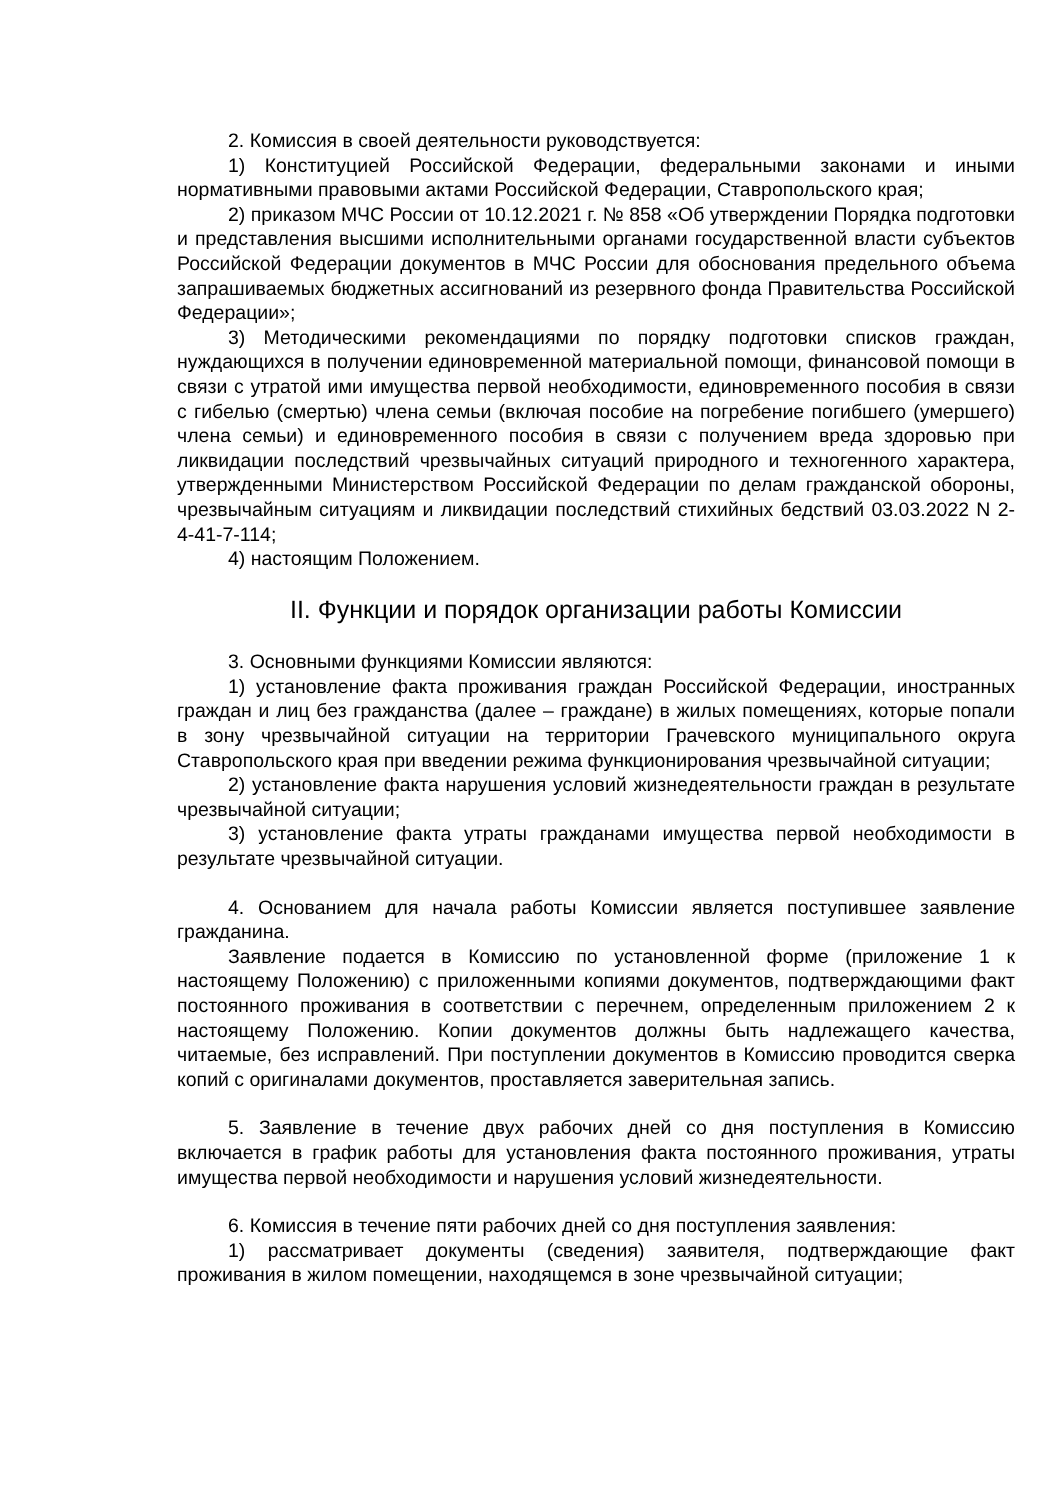2. Комиссия в своей деятельности руководствуется:
1) Конституцией Российской Федерации, федеральными законами и иными нормативными правовыми актами Российской Федерации, Ставропольского края;
2) приказом МЧС России от 10.12.2021 г. № 858 «Об утверждении Порядка подготовки и представления высшими исполнительными органами государственной власти субъектов Российской Федерации документов в МЧС России для обоснования предельного объема запрашиваемых бюджетных ассигнований из резервного фонда Правительства Российской Федерации»;
3) Методическими рекомендациями по порядку подготовки списков граждан, нуждающихся в получении единовременной материальной помощи, финансовой помощи в связи с утратой ими имущества первой необходимости, единовременного пособия в связи с гибелью (смертью) члена семьи (включая пособие на погребение погибшего (умершего) члена семьи) и единовременного пособия в связи с получением вреда здоровью при ликвидации последствий чрезвычайных ситуаций природного и техногенного характера, утвержденными Министерством Российской Федерации по делам гражданской обороны, чрезвычайным ситуациям и ликвидации последствий стихийных бедствий 03.03.2022 N 2-4-41-7-114;
4) настоящим Положением.
II. Функции и порядок организации работы Комиссии
3. Основными функциями Комиссии являются:
1) установление факта проживания граждан Российской Федерации, иностранных граждан и лиц без гражданства (далее – граждане) в жилых помещениях, которые попали в зону чрезвычайной ситуации на территории Грачевского муниципального округа Ставропольского края при введении режима функционирования чрезвычайной ситуации;
2) установление факта нарушения условий жизнедеятельности граждан в результате чрезвычайной ситуации;
3) установление факта утраты гражданами имущества первой необходимости в результате чрезвычайной ситуации.
4. Основанием для начала работы Комиссии является поступившее заявление гражданина.
Заявление подается в Комиссию по установленной форме (приложение 1 к настоящему Положению) с приложенными копиями документов, подтверждающими факт постоянного проживания в соответствии с перечнем, определенным приложением 2 к настоящему Положению. Копии документов должны быть надлежащего качества, читаемые, без исправлений. При поступлении документов в Комиссию проводится сверка копий с оригиналами документов, проставляется заверительная запись.
5. Заявление в течение двух рабочих дней со дня поступления в Комиссию включается в график работы для установления факта постоянного проживания, утраты имущества первой необходимости и нарушения условий жизнедеятельности.
6. Комиссия в течение пяти рабочих дней со дня поступления заявления:
1) рассматривает документы (сведения) заявителя, подтверждающие факт проживания в жилом помещении, находящемся в зоне чрезвычайной ситуации;